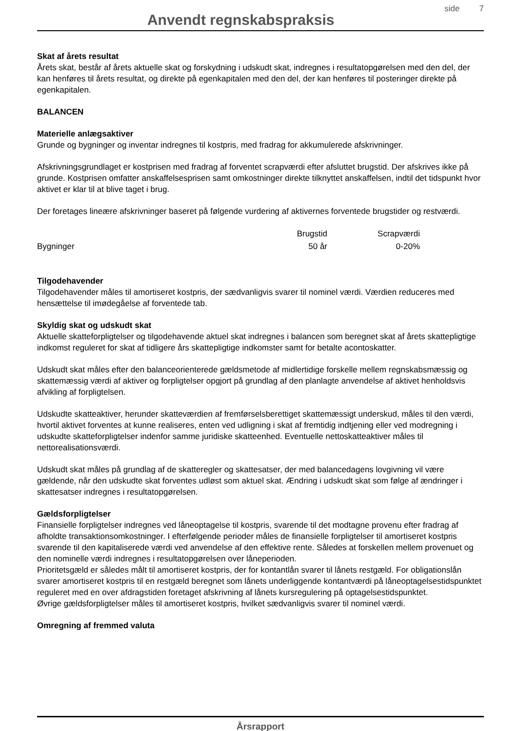Anvendt regnskabspraksis
side 7
Skat af årets resultat
Årets skat, består af årets aktuelle skat og forskydning i udskudt skat, indregnes i resultatopgørelsen med den del, der kan henføres til årets resultat, og direkte på egenkapitalen med den del, der kan henføres til posteringer direkte på egenkapitalen.
BALANCEN
Materielle anlægsaktiver
Grunde og bygninger og inventar indregnes til kostpris, med fradrag for akkumulerede afskrivninger.
Afskrivningsgrundlaget er kostprisen med fradrag af forventet scrapværdi efter afsluttet brugstid. Der afskrives ikke på grunde. Kostprisen omfatter anskaffelsesprisen samt omkostninger direkte tilknyttet anskaffelsen, indtil det tidspunkt hvor aktivet er klar til at blive taget i brug.
Der foretages lineære afskrivninger baseret på følgende vurdering af aktivernes forventede brugstider og restværdi.
| | Brugstid | Scrapværdi |
| --- | --- | --- |
| Bygninger | 50 år | 0-20% |
Tilgodehavender
Tilgodehavender måles til amortiseret kostpris, der sædvanligvis svarer til nominel værdi. Værdien reduceres med hensættelse til imødegåelse af forventede tab.
Skyldig skat og udskudt skat
Aktuelle skatteforpligtelser og tilgodehavende aktuel skat indregnes i balancen som beregnet skat af årets skattepligtige indkomst reguleret for skat af tidligere års skattepligtige indkomster samt for betalte acontoskatter.
Udskudt skat måles efter den balanceorienterede gældsmetode af midlertidige forskelle mellem regnskabsmæssig og skattemæssig værdi af aktiver og forpligtelser opgjort på grundlag af den planlagte anvendelse af aktivet henholdsvis afvikling af forpligtelsen.
Udskudte skatteaktiver, herunder skatteværdien af fremførselsberettiget skattemæssigt underskud, måles til den værdi, hvortil aktivet forventes at kunne realiseres, enten ved udligning i skat af fremtidig indtjening eller ved modregning i udskudte skatteforpligtelser indenfor samme juridiske skatteenhed. Eventuelle nettoskatteaktiver måles til nettorealisationsværdi.
Udskudt skat måles på grundlag af de skatteregler og skattesatser, der med balancedagens lovgivning vil være gældende, når den udskudte skat forventes udløst som aktuel skat. Ændring i udskudt skat som følge af ændringer i skattesatser indregnes i resultatopgørelsen.
Gældsforpligtelser
Finansielle forpligtelser indregnes ved låneoptagelse til kostpris, svarende til det modtagne provenu efter fradrag af afholdte transaktionsomkostninger. I efterfølgende perioder måles de finansielle forpligtelser til amortiseret kostpris svarende til den kapitaliserede værdi ved anvendelse af den effektive rente. Således at forskellen mellem provenuet og den nominelle værdi indregnes i resultatopgørelsen over låneperioden.
Prioritetsgæld er således målt til amortiseret kostpris, der for kontantlån svarer til lånets restgæld. For obligationslån svarer amortiseret kostpris til en restgæld beregnet som lånets underliggende kontantværdi på låneoptagelsestidspunktet reguleret med en over afdragstiden foretaget afskrivning af lånets kursregulering på optagelsestidspunktet.
Øvrige gældsforpligtelser måles til amortiseret kostpris, hvilket sædvanligvis svarer til nominel værdi.
Omregning af fremmed valuta
Årsrapport